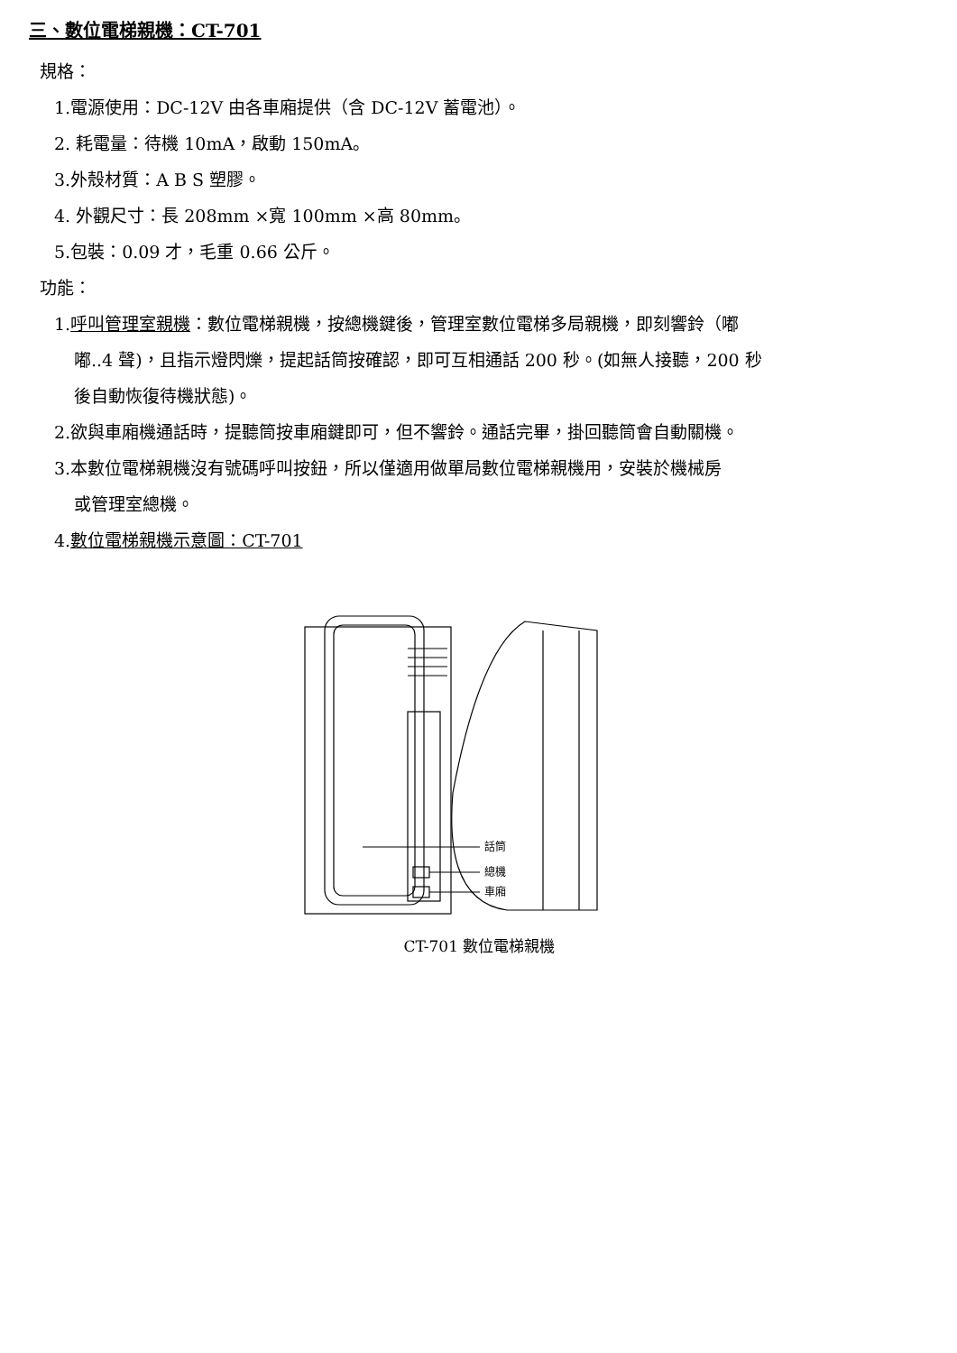三、數位電梯親機：CT-701
規格：
1.電源使用：DC-12V 由各車廂提供（含 DC-12V 蓄電池）。
2. 耗電量：待機 10mA，啟動 150mA。
3.外殼材質：A B S 塑膠。
4. 外觀尺寸：長 208mm ×寬 100mm ×高 80mm。
5.包裝：0.09 才，毛重 0.66 公斤。
功能：
1.呼叫管理室親機：數位電梯親機，按總機鍵後，管理室數位電梯多局親機，即刻響鈴（嘟
嘟..4 聲)，且指示燈閃爍，提起話筒按確認，即可互相通話 200 秒。(如無人接聽，200 秒
後自動恢復待機狀態)。
2.欲與車廂機通話時，提聽筒按車廂鍵即可，但不響鈴。通話完畢，掛回聽筒會自動關機。
3.本數位電梯親機沒有號碼呼叫按鈕，所以僅適用做單局數位電梯親機用，安裝於機械房
或管理室總機。
4.數位電梯親機示意圖：CT-701
話筒
總機
車廂
CT-701 數位電梯親機